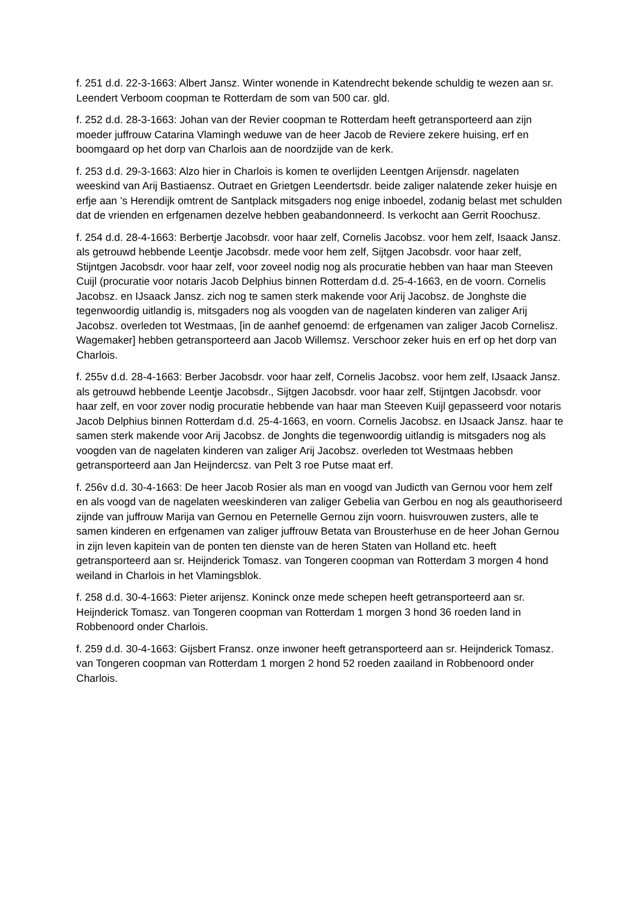f. 251 d.d. 22-3-1663: Albert Jansz. Winter wonende in Katendrecht bekende schuldig te wezen aan sr. Leendert Verboom coopman te Rotterdam de som van 500 car. gld.
f. 252 d.d. 28-3-1663: Johan van der Revier coopman te Rotterdam heeft getransporteerd aan zijn moeder juffrouw Catarina Vlamingh weduwe van de heer Jacob de Reviere zekere huising, erf en boomgaard op het dorp van Charlois aan de noordzijde van de kerk.
f. 253 d.d. 29-3-1663: Alzo hier in Charlois is komen te overlijden Leentgen Arijensdr. nagelaten weeskind van Arij Bastiaensz. Outraet en Grietgen Leendertsdr. beide zaliger nalatende zeker huisje en erfje aan ’s Herendijk omtrent de Santplack mitsgaders nog enige inboedel, zodanig belast met schulden dat de vrienden en erfgenamen dezelve hebben geabandonneerd. Is verkocht aan Gerrit Roochusz.
f. 254 d.d. 28-4-1663: Berbertje Jacobsdr. voor haar zelf, Cornelis Jacobsz. voor hem zelf, Isaack Jansz. als getrouwd hebbende Leentje Jacobsdr. mede voor hem zelf, Sijtgen Jacobsdr. voor haar zelf, Stijntgen Jacobsdr. voor haar zelf, voor zoveel nodig nog als procuratie hebben van haar man Steeven Cuijl (procuratie voor notaris Jacob Delphius binnen Rotterdam d.d. 25-4-1663, en de voorn. Cornelis Jacobsz. en IJsaack Jansz. zich nog te samen sterk makende voor Arij Jacobsz. de Jonghste die tegenwoordig uitlandig is, mitsgaders nog als voogden van de nagelaten kinderen van zaliger Arij Jacobsz. overleden tot Westmaas, [in de aanhef genoemd: de erfgenamen van zaliger Jacob Cornelisz. Wagemaker] hebben getransporteerd aan Jacob Willemsz. Verschoor zeker huis en erf op het dorp van Charlois.
f. 255v d.d. 28-4-1663: Berber Jacobsdr. voor haar zelf, Cornelis Jacobsz. voor hem zelf, IJsaack Jansz. als getrouwd hebbende Leentje Jacobsdr., Sijtgen Jacobsdr. voor haar zelf, Stijntgen Jacobsdr. voor haar zelf, en voor zover nodig procuratie hebbende van haar man Steeven Kuijl gepasseerd voor notaris Jacob Delphius binnen Rotterdam d.d. 25-4-1663, en voorn. Cornelis Jacobsz. en IJsaack Jansz. haar te samen sterk makende voor Arij Jacobsz. de Jonghts die tegenwoordig uitlandig is mitsgaders nog als voogden van de nagelaten kinderen van zaliger Arij Jacobsz. overleden tot Westmaas hebben getransporteerd aan Jan Heijndercsz. van Pelt 3 roe Putse maat erf.
f. 256v d.d. 30-4-1663: De heer Jacob Rosier als man en voogd van Judicth van Gernou voor hem zelf en als voogd van de nagelaten weeskinderen van zaliger Gebelia van Gerbou en nog als geauthoriseerd zijnde van juffrouw Marija van Gernou en Peternelle Gernou zijn voorn. huisvrouwen zusters, alle te samen kinderen en erfgenamen van zaliger juffrouw Betata van Brousterhuse en de heer Johan Gernou in zijn leven kapitein van de ponten ten dienste van de heren Staten van Holland etc. heeft getransporteerd aan sr. Heijnderick Tomasz. van Tongeren coopman van Rotterdam 3 morgen 4 hond weiland in Charlois in het Vlamingsblok.
f. 258 d.d. 30-4-1663: Pieter arijensz. Koninck onze mede schepen heeft getransporteerd aan sr. Heijnderick Tomasz. van Tongeren coopman van Rotterdam 1 morgen 3 hond 36 roeden land in Robbenoord onder Charlois.
f. 259 d.d. 30-4-1663: Gijsbert Fransz. onze inwoner heeft getransporteerd aan sr. Heijnderick Tomasz. van Tongeren coopman van Rotterdam 1 morgen 2 hond 52 roeden zaailand in Robbenoord onder Charlois.